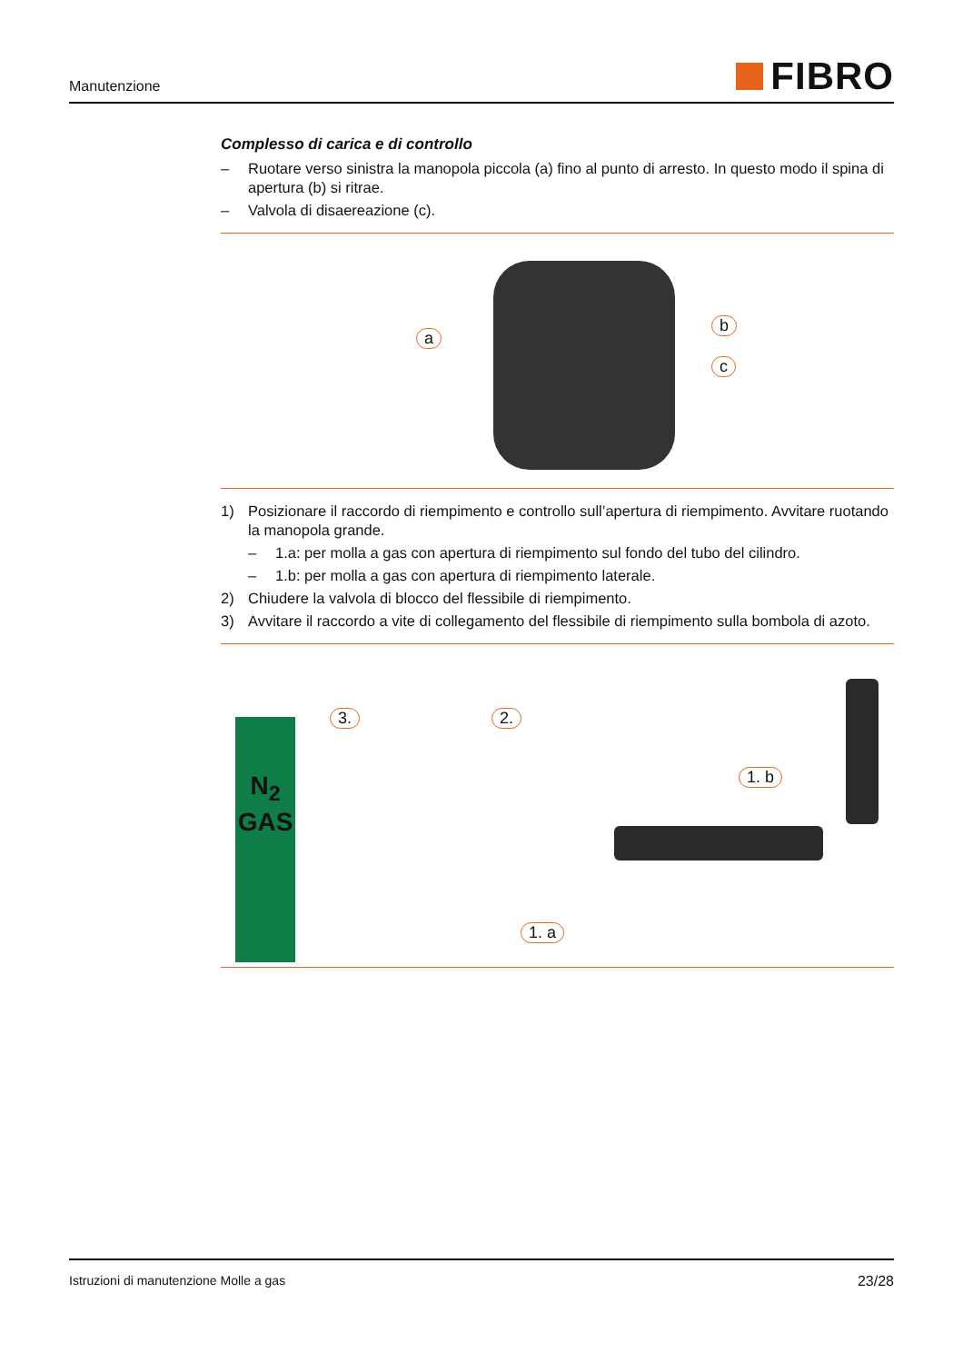Manutenzione
FIBRO
Complesso di carica e di controllo
– Ruotare verso sinistra la manopola piccola (a) fino al punto di arresto. In questo modo il spina di apertura (b) si ritrae.
– Valvola di disaereazione (c).
a
b
c
1) Posizionare il raccordo di riempimento e controllo sull’apertura di riempimento. Avvitare ruotando la manopola grande.
– 1.a: per molla a gas con apertura di riempimento sul fondo del tubo del cilindro.
– 1.b: per molla a gas con apertura di riempimento laterale.
2) Chiudere la valvola di blocco del flessibile di riempimento.
3) Avvitare il raccordo a vite di collegamento del flessibile di riempimento sulla bombola di azoto.
N<sub>2</sub>
GAS
3. 2.
1. b
1. a
Istruzioni di manutenzione Molle a gas 23/28